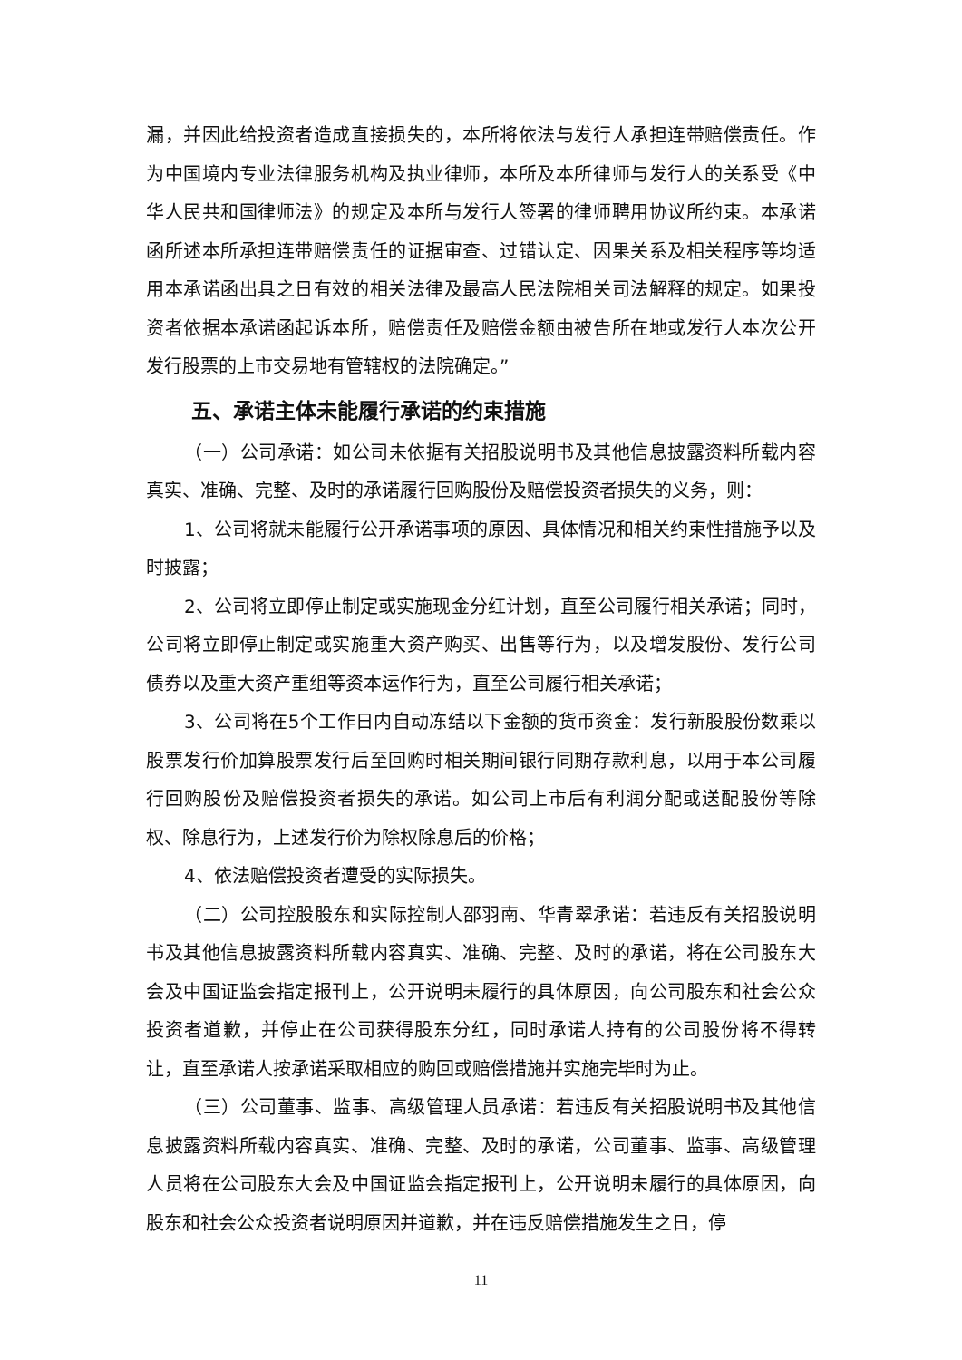漏，并因此给投资者造成直接损失的，本所将依法与发行人承担连带赔偿责任。作为中国境内专业法律服务机构及执业律师，本所及本所律师与发行人的关系受《中华人民共和国律师法》的规定及本所与发行人签署的律师聘用协议所约束。本承诺函所述本所承担连带赔偿责任的证据审查、过错认定、因果关系及相关程序等均适用本承诺函出具之日有效的相关法律及最高人民法院相关司法解释的规定。如果投资者依据本承诺函起诉本所，赔偿责任及赔偿金额由被告所在地或发行人本次公开发行股票的上市交易地有管辖权的法院确定。”
五、承诺主体未能履行承诺的约束措施
（一）公司承诺：如公司未依据有关招股说明书及其他信息披露资料所载内容真实、准确、完整、及时的承诺履行回购股份及赔偿投资者损失的义务，则：
1、公司将就未能履行公开承诺事项的原因、具体情况和相关约束性措施予以及时披露；
2、公司将立即停止制定或实施现金分红计划，直至公司履行相关承诺；同时，公司将立即停止制定或实施重大资产购买、出售等行为，以及增发股份、发行公司债券以及重大资产重组等资本运作行为，直至公司履行相关承诺；
3、公司将在5个工作日内自动冻结以下金额的货币资金：发行新股股份数乘以股票发行价加算股票发行后至回购时相关期间银行同期存款利息，以用于本公司履行回购股份及赔偿投资者损失的承诺。如公司上市后有利润分配或送配股份等除权、除息行为，上述发行价为除权除息后的价格；
4、依法赔偿投资者遭受的实际损失。
（二）公司控股股东和实际控制人邵羽南、华青翠承诺：若违反有关招股说明书及其他信息披露资料所载内容真实、准确、完整、及时的承诺，将在公司股东大会及中国证监会指定报刊上，公开说明未履行的具体原因，向公司股东和社会公众投资者道歉，并停止在公司获得股东分红，同时承诺人持有的公司股份将不得转让，直至承诺人按承诺采取相应的购回或赔偿措施并实施完毕时为止。
（三）公司董事、监事、高级管理人员承诺：若违反有关招股说明书及其他信息披露资料所载内容真实、准确、完整、及时的承诺，公司董事、监事、高级管理人员将在公司股东大会及中国证监会指定报刊上，公开说明未履行的具体原因，向股东和社会公众投资者说明原因并道歉，并在违反赔偿措施发生之日，停
11